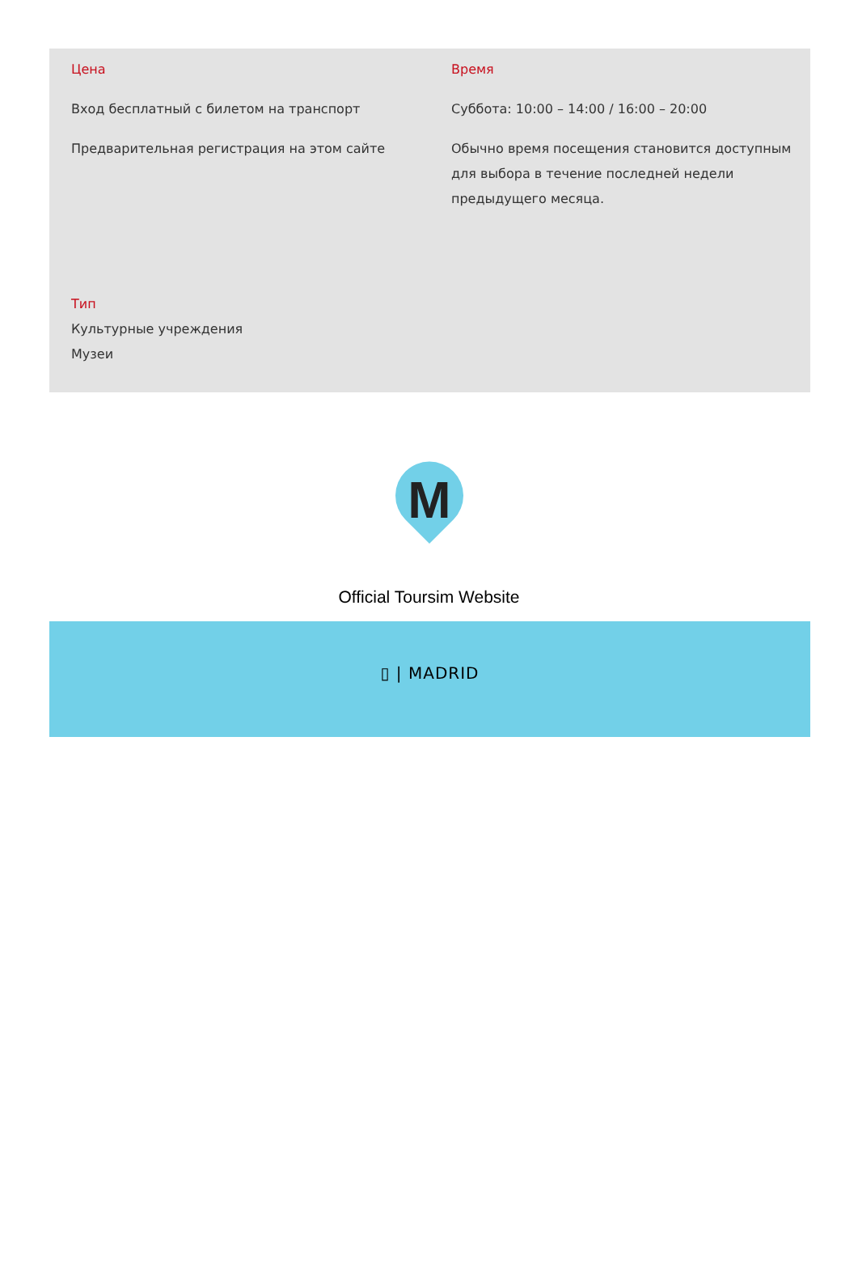Цена
Вход бесплатный с билетом на транспорт
Предварительная регистрация на этом сайте
Время
Суббота: 10:00 – 14:00 / 16:00 – 20:00
Обычно время посещения становится доступным для выбора в течение последней недели предыдущего месяца.
Тип
Культурные учреждения
Музеи
M
Official Toursim Website
▯ | MADRID